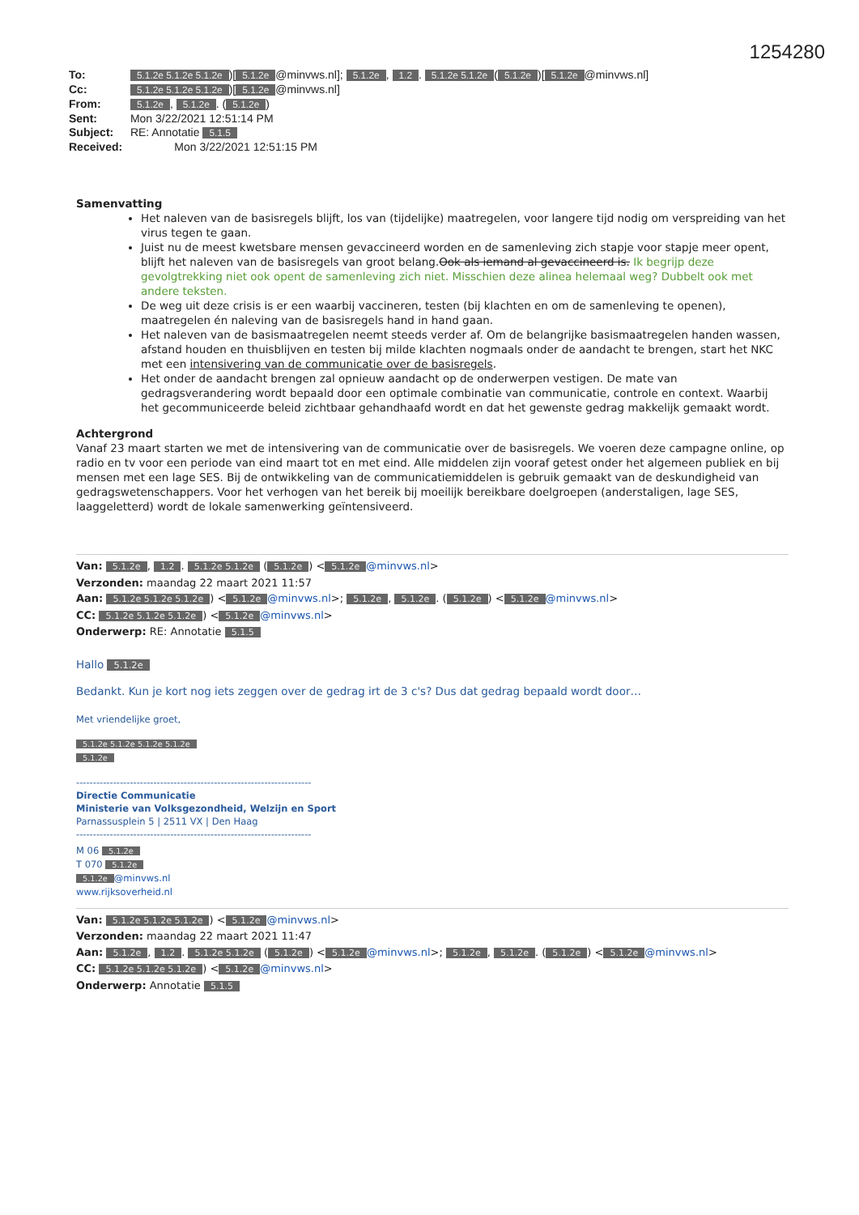1254280
To: 5.1.2e 5.1.2e 5.1.2e)[5.1.2e @minvws.nl]; 5.1.2e, 1.2. 5.1.2e 5.1.2e (5.1.2e)[5.1.2e @minvws.nl]
Cc: 5.1.2e 5.1.2e 5.1.2e)[5.1.2e @minvws.nl]
From: 5.1.2e, 5.1.2e. (5.1.2e)
Sent: Mon 3/22/2021 12:51:14 PM
Subject: RE: Annotatie 5.1.5
Received: Mon 3/22/2021 12:51:15 PM
Samenvatting
Het naleven van de basisregels blijft, los van (tijdelijke) maatregelen, voor langere tijd nodig om verspreiding van het virus tegen te gaan.
Juist nu de meest kwetsbare mensen gevaccineerd worden en de samenleving zich stapje voor stapje meer opent, blijft het naleven van de basisregels van groot belang.Ook als iemand al gevaccineerd is. Ik begrijp deze gevolgtrekking niet ook opent de samenleving zich niet. Misschien deze alinea helemaal weg? Dubbelt ook met andere teksten.
De weg uit deze crisis is er een waarbij vaccineren, testen (bij klachten en om de samenleving te openen), maatregelen én naleving van de basisregels hand in hand gaan.
Het naleven van de basismaatregelen neemt steeds verder af. Om de belangrijke basismaatregelen handen wassen, afstand houden en thuisblijven en testen bij milde klachten nogmaals onder de aandacht te brengen, start het NKC met een intensivering van de communicatie over de basisregels.
Het onder de aandacht brengen zal opnieuw aandacht op de onderwerpen vestigen. De mate van gedragsverandering wordt bepaald door een optimale combinatie van communicatie, controle en context. Waarbij het gecommuniceerde beleid zichtbaar gehandhaafd wordt en dat het gewenste gedrag makkelijk gemaakt wordt.
Achtergrond
Vanaf 23 maart starten we met de intensivering van de communicatie over de basisregels. We voeren deze campagne online, op radio en tv voor een periode van eind maart tot en met eind. Alle middelen zijn vooraf getest onder het algemeen publiek en bij mensen met een lage SES. Bij de ontwikkeling van de communicatiemiddelen is gebruik gemaakt van de deskundigheid van gedragswetenschappers. Voor het verhogen van het bereik bij moeilijk bereikbare doelgroepen (anderstaligen, lage SES, laaggeletterd) wordt de lokale samenwerking geïntensiveerd.
Van: 5.1.2e, 1.2. 5.1.2e 5.1.2e (5.1.2e) < 5.1.2e @minvws.nl>
Verzonden: maandag 22 maart 2021 11:57
Aan: 5.1.2e 5.1.2e 5.1.2e) < 5.1.2e @minvws.nl>; 5.1.2e, 5.1.2e. (5.1.2e) < 5.1.2e @minvws.nl>
CC: 5.1.2e 5.1.2e 5.1.2e) < 5.1.2e @minvws.nl>
Onderwerp: RE: Annotatie 5.1.5
Hallo 5.1.2e
Bedankt. Kun je kort nog iets zeggen over de gedrag irt de 3 c's? Dus dat gedrag bepaald wordt door…
Met vriendelijke groet,
5.1.2e 5.1.2e 5.1.2e 5.1.2e
5.1.2e
----------------------------------------------------------------------
Directie Communicatie
Ministerie van Volksgezondheid, Welzijn en Sport
Parnassusplein 5 | 2511 VX | Den Haag
----------------------------------------------------------------------
M 06 5.1.2e
T 070 5.1.2e
5.1.2e @minvws.nl
www.rijksoverheid.nl
Van: 5.1.2e 5.1.2e 5.1.2e) < 5.1.2e @minvws.nl>
Verzonden: maandag 22 maart 2021 11:47
Aan: 5.1.2e, 1.2. 5.1.2e 5.1.2e (5.1.2e) < 5.1.2e @minvws.nl>; 5.1.2e, 5.1.2e. (5.1.2e) < 5.1.2e @minvws.nl>
CC: 5.1.2e 5.1.2e 5.1.2e) < 5.1.2e @minvws.nl>
Onderwerp: Annotatie 5.1.5